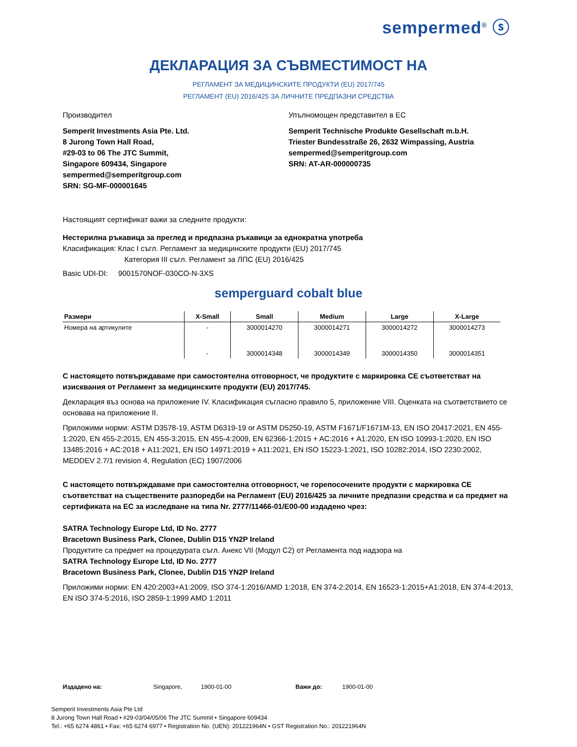sempermed<sup>®</sup> ⓢ
ДЕКЛАРАЦИЯ ЗА СЪВМЕСТИМОСТ НА
РЕГЛАМЕНТ ЗА МЕДИЦИНСКИТЕ ПРОДУКТИ (EU) 2017/745
РЕГЛАМЕНТ (EU) 2016/425 ЗА ЛИЧНИТЕ ПРЕДПАЗНИ СРЕДСТВА
Производител
Semperit Investments Asia Pte. Ltd.
8 Jurong Town Hall Road,
#29-03 to 06 The JTC Summit,
Singapore 609434, Singapore
sempermed@semperitgroup.com
SRN: SG-MF-000001645
Упълномощен представител в ЕС
Semperit Technische Produkte Gesellschaft m.b.H.
Triester Bundesstraße 26, 2632 Wimpassing, Austria
sempermed@semperitgroup.com
SRN: AT-AR-000000735
Настоящият сертификат важи за следните продукти:
Нестерилна ръкавица за преглед и предпазна ръкавици за еднократна употреба
Класификация: Клас I съгл. Регламент за медицинските продукти (EU) 2017/745
Категория III съгл. Регламент за ЛПС (EU) 2016/425
Basic UDI-DI: 9001570NOF-030CO-N-3XS
semperguard cobalt blue
| Размери | X-Small | Small | Medium | Large | X-Large |
| --- | --- | --- | --- | --- | --- |
| Номера на артикулите | - | 3000014270 | 3000014271 | 3000014272 | 3000014273 |
| | - | 3000014348 | 3000014349 | 3000014350 | 3000014351 |
С настоящето потвърждаваме при самостоятелна отговорност, че продуктите с маркировка CE съответстват на изисквания от Регламент за медицинските продукти (EU) 2017/745.
Декларация въз основа на приложение IV. Класификация съгласно правило 5, приложение VIII. Оценката на съответствието се основава на приложение II.
Приложими норми: ASTM D3578-19, ASTM D6319-19 or ASTM D5250-19, ASTM F1671/F1671M-13, EN ISO 20417:2021, EN 455-1:2020, EN 455-2:2015, EN 455-3:2015, EN 455-4:2009, EN 62366-1:2015 + AC:2016 + A1:2020, EN ISO 10993-1:2020, EN ISO 13485:2016 + AC:2018 + A11:2021, EN ISO 14971:2019 + A11:2021, EN ISO 15223-1:2021, ISO 10282:2014, ISO 2230:2002, MEDDEV 2.7/1 revision 4, Regulation (EC) 1907/2006
С настоящето потвърждаваме при самостоятелна отговорност, че горепосочените продукти с маркировка CE съответстват на съществените разпоредби на Регламент (EU) 2016/425 за личните предпазни средства и са предмет на сертификата на ЕС за изследване на типа Nr. 2777/11466-01/E00-00 издадено чрез:
SATRA Technology Europe Ltd, ID No. 2777
Bracetown Business Park, Clonee, Dublin D15 YN2P Ireland
Продуктите са предмет на процедурата съгл. Анекс VII (Модул C2) от Регламента под надзора на
SATRA Technology Europe Ltd, ID No. 2777
Bracetown Business Park, Clonee, Dublin D15 YN2P Ireland
Приложими норми: EN 420:2003+A1:2009, ISO 374-1:2016/AMD 1:2018, EN 374-2:2014, EN 16523-1:2015+A1:2018, EN 374-4:2013, EN ISO 374-5:2016, ISO 2859-1:1999 AMD 1:2011
Издадено на: Singapore, 1900-01-00 Важи до: 1900-01-00
Semperit Investments Asia Pte Ltd
8 Jurong Town Hall Road • #29-03/04/05/06 The JTC Summit • Singapore 609434
Tel.: +65 6274 4861 • Fax: +65 6274 6977 • Registration No. (UEN): 201221964N • GST Registration No.: 201221964N